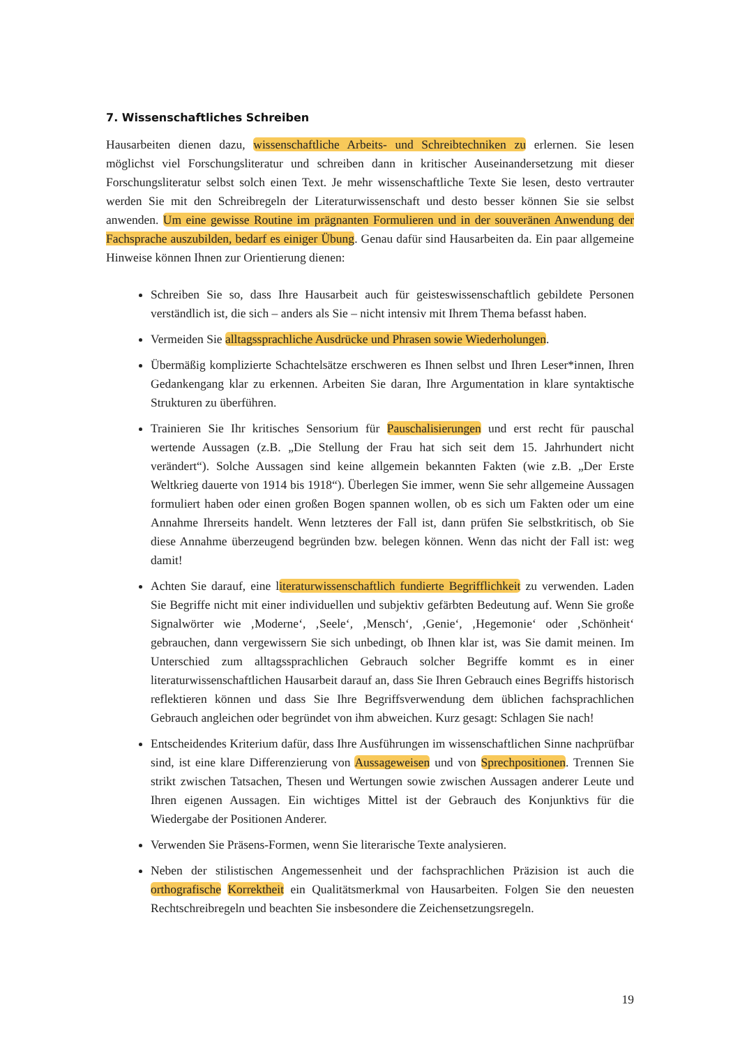7. Wissenschaftliches Schreiben
Hausarbeiten dienen dazu, wissenschaftliche Arbeits- und Schreibtechniken zu erlernen. Sie lesen möglichst viel Forschungsliteratur und schreiben dann in kritischer Auseinandersetzung mit dieser Forschungsliteratur selbst solch einen Text. Je mehr wissenschaftliche Texte Sie lesen, desto vertrauter werden Sie mit den Schreibregeln der Literaturwissenschaft und desto besser können Sie sie selbst anwenden. Um eine gewisse Routine im prägnanten Formulieren und in der souveränen Anwendung der Fachsprache auszubilden, bedarf es einiger Übung. Genau dafür sind Hausarbeiten da. Ein paar allgemeine Hinweise können Ihnen zur Orientierung dienen:
Schreiben Sie so, dass Ihre Hausarbeit auch für geisteswissenschaftlich gebildete Personen verständlich ist, die sich – anders als Sie – nicht intensiv mit Ihrem Thema befasst haben.
Vermeiden Sie alltagssprachliche Ausdrücke und Phrasen sowie Wiederholungen.
Übermäßig komplizierte Schachtelsätze erschweren es Ihnen selbst und Ihren Leser*innen, Ihren Gedankengang klar zu erkennen. Arbeiten Sie daran, Ihre Argumentation in klare syntaktische Strukturen zu überführen.
Trainieren Sie Ihr kritisches Sensorium für Pauschalisierungen und erst recht für pauschal wertende Aussagen (z.B. „Die Stellung der Frau hat sich seit dem 15. Jahrhundert nicht verändert“). Solche Aussagen sind keine allgemein bekannten Fakten (wie z.B. „Der Erste Weltkrieg dauerte von 1914 bis 1918“). Überlegen Sie immer, wenn Sie sehr allgemeine Aussagen formuliert haben oder einen großen Bogen spannen wollen, ob es sich um Fakten oder um eine Annahme Ihrerseits handelt. Wenn letzteres der Fall ist, dann prüfen Sie selbstkritisch, ob Sie diese Annahme überzeugend begründen bzw. belegen können. Wenn das nicht der Fall ist: weg damit!
Achten Sie darauf, eine literaturwissenschaftlich fundierte Begrifflichkeit zu verwenden. Laden Sie Begriffe nicht mit einer individuellen und subjektiv gefärbten Bedeutung auf. Wenn Sie große Signalwörter wie ‚Moderne‘, ‚Seele‘, ‚Mensch‘, ‚Genie‘, ‚Hegemonie‘ oder ‚Schönheit‘ gebrauchen, dann vergewissern Sie sich unbedingt, ob Ihnen klar ist, was Sie damit meinen. Im Unterschied zum alltagssprachlichen Gebrauch solcher Begriffe kommt es in einer literaturwissenschaftlichen Hausarbeit darauf an, dass Sie Ihren Gebrauch eines Begriffs historisch reflektieren können und dass Sie Ihre Begriffsverwendung dem üblichen fachsprachlichen Gebrauch angleichen oder begründet von ihm abweichen. Kurz gesagt: Schlagen Sie nach!
Entscheidendes Kriterium dafür, dass Ihre Ausführungen im wissenschaftlichen Sinne nachprüfbar sind, ist eine klare Differenzierung von Aussageweisen und von Sprechpositionen. Trennen Sie strikt zwischen Tatsachen, Thesen und Wertungen sowie zwischen Aussagen anderer Leute und Ihren eigenen Aussagen. Ein wichtiges Mittel ist der Gebrauch des Konjunktivs für die Wiedergabe der Positionen Anderer.
Verwenden Sie Präsens-Formen, wenn Sie literarische Texte analysieren.
Neben der stilistischen Angemessenheit und der fachsprachlichen Präzision ist auch die orthografische Korrektheit ein Qualitätsmerkmal von Hausarbeiten. Folgen Sie den neuesten Rechtschreibregeln und beachten Sie insbesondere die Zeichensetzungsregeln.
19